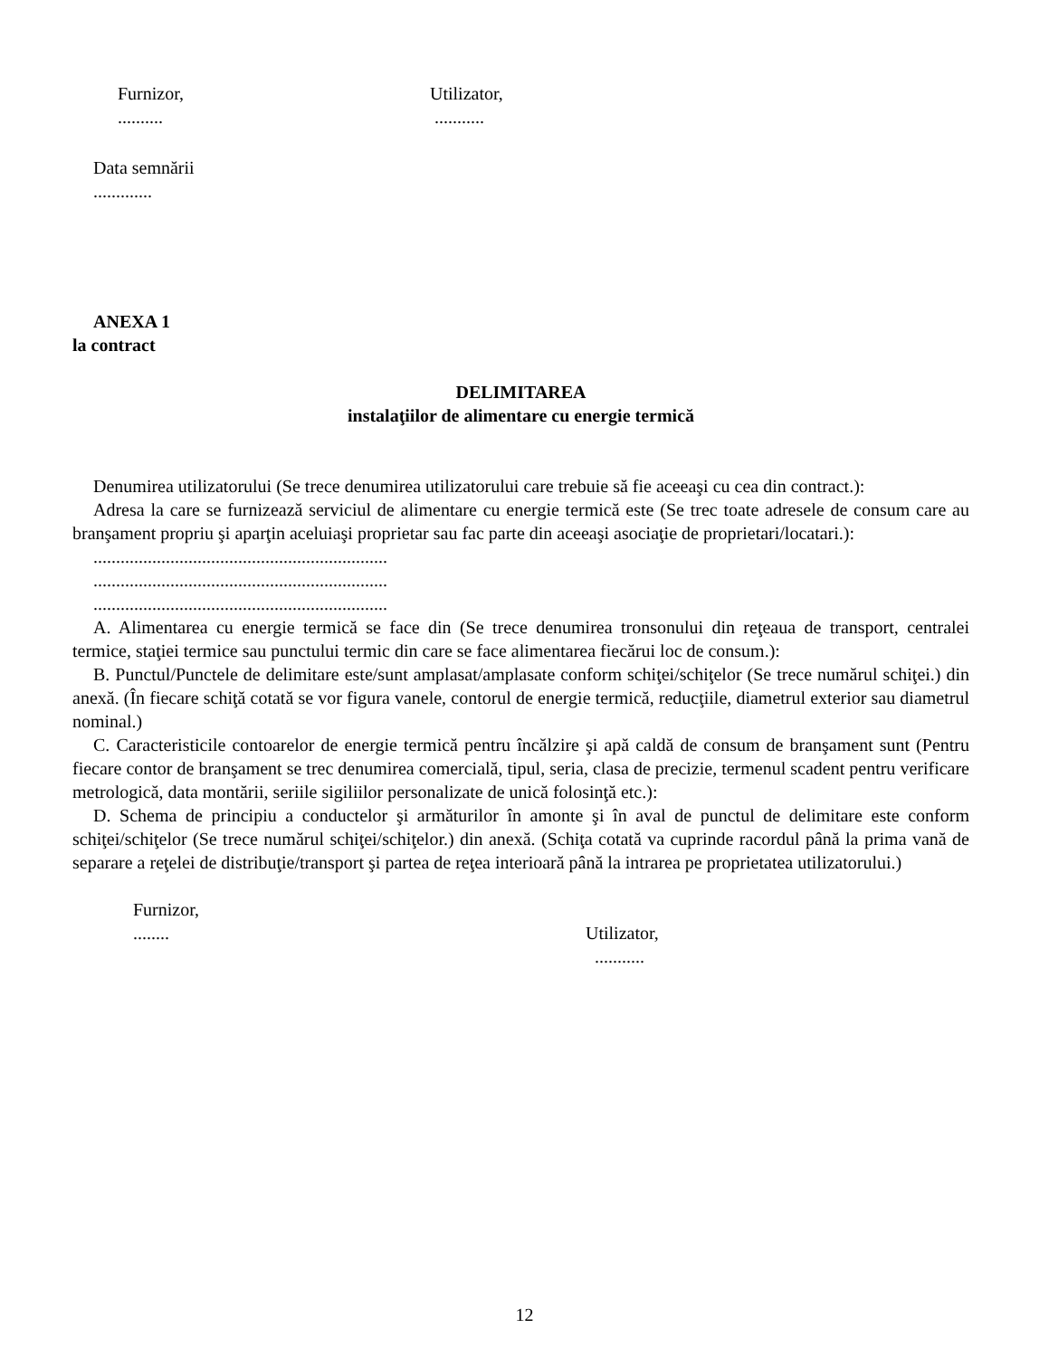Furnizor,
..........
Utilizator,
...........
Data semnării
.............
ANEXA 1
la contract
DELIMITAREA
instalaţiilor de alimentare cu energie termică
Denumirea utilizatorului (Se trece denumirea utilizatorului care trebuie să fie aceeaşi cu cea din contract.):
Adresa la care se furnizează serviciul de alimentare cu energie termică este (Se trec toate adresele de consum care au branşament propriu şi aparţin aceluiaşi proprietar sau fac parte din aceeaşi asociaţie de proprietari/locatari.):
.................................................................
.................................................................
.................................................................
A. Alimentarea cu energie termică se face din (Se trece denumirea tronsonului din reţeaua de transport, centralei termice, staţiei termice sau punctului termic din care se face alimentarea fiecărui loc de consum.):
B. Punctul/Punctele de delimitare este/sunt amplasat/amplasate conform schiţei/schiţelor (Se trece numărul schiţei.) din anexă. (În fiecare schiţă cotată se vor figura vanele, contorul de energie termică, reducţiile, diametrul exterior sau diametrul nominal.)
C. Caracteristicile contoarelor de energie termică pentru încălzire şi apă caldă de consum de branşament sunt (Pentru fiecare contor de branşament se trec denumirea comercială, tipul, seria, clasa de precizie, termenul scadent pentru verificare metrologică, data montării, seriile sigiliilor personalizate de unică folosinţă etc.):
D. Schema de principiu a conductelor şi armăturilor în amonte şi în aval de punctul de delimitare este conform schiţei/schiţelor (Se trece numărul schiţei/schiţelor.) din anexă. (Schiţa cotată va cuprinde racordul până la prima vană de separare a reţelei de distribuţie/transport şi partea de reţea interioară până la intrarea pe proprietatea utilizatorului.)
Furnizor,
........
Utilizator,
...........
12